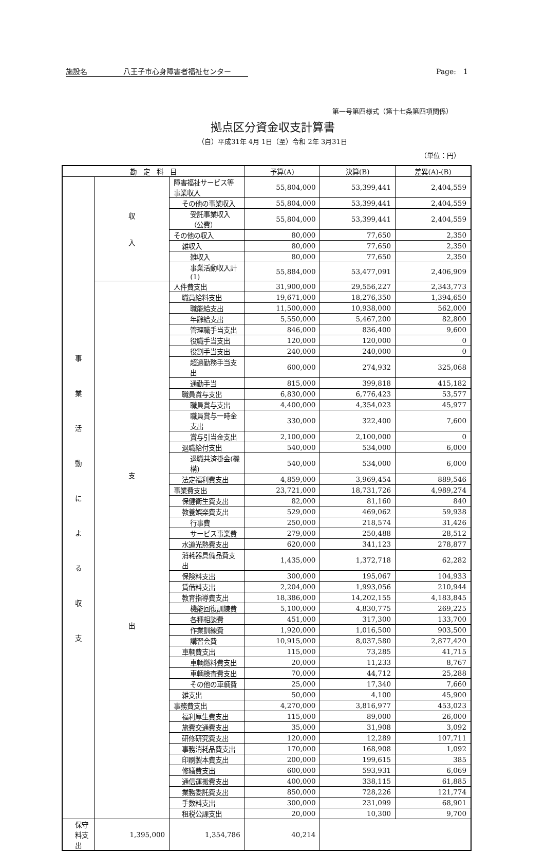施設名　　　　　八王子市心身障害者福祉センター Page:　1
第一号第四様式（第十七条第四項関係）
拠点区分資金収支計算書
（自）平成31年 4月 1日（至）令和 2年 3月31日
（単位：円）
| 勘 定 科 目 | | | 予算(A) | 決算(B) | 差異(A)-(B) |
| --- | --- | --- | --- | --- | --- |
| 事 業 活 動 に よ る 収 支 | 収 入 | 障害福祉サービス等事業収入 | 55,804,000 | 53,399,441 | 2,404,559 |
| | | その他の事業収入 | 55,804,000 | 53,399,441 | 2,404,559 |
| | | 受託事業収入（公費） | 55,804,000 | 53,399,441 | 2,404,559 |
| | | その他の収入 | 80,000 | 77,650 | 2,350 |
| | | 雑収入 | 80,000 | 77,650 | 2,350 |
| | | 雑収入 | 80,000 | 77,650 | 2,350 |
| | | 事業活動収入計(1) | 55,884,000 | 53,477,091 | 2,406,909 |
| | 支 出 | 人件費支出 | 31,900,000 | 29,556,227 | 2,343,773 |
| | | 職員給料支出 | 19,671,000 | 18,276,350 | 1,394,650 |
| | | 職能給支出 | 11,500,000 | 10,938,000 | 562,000 |
| | | 年齢給支出 | 5,550,000 | 5,467,200 | 82,800 |
| | | 管理職手当支出 | 846,000 | 836,400 | 9,600 |
| | | 役職手当支出 | 120,000 | 120,000 | 0 |
| | | 役割手当支出 | 240,000 | 240,000 | 0 |
| | | 超過勤務手当支出 | 600,000 | 274,932 | 325,068 |
| | | 通勤手当 | 815,000 | 399,818 | 415,182 |
| | | 職員賞与支出 | 6,830,000 | 6,776,423 | 53,577 |
| | | 職員賞与支出 | 4,400,000 | 4,354,023 | 45,977 |
| | | 職員賞与一時金支出 | 330,000 | 322,400 | 7,600 |
| | | 賞与引当金支出 | 2,100,000 | 2,100,000 | 0 |
| | | 退職給付支出 | 540,000 | 534,000 | 6,000 |
| | | 退職共済掛金(機構) | 540,000 | 534,000 | 6,000 |
| | | 法定福利費支出 | 4,859,000 | 3,969,454 | 889,546 |
| | | 事業費支出 | 23,721,000 | 18,731,726 | 4,989,274 |
| | | 保健衛生費支出 | 82,000 | 81,160 | 840 |
| | | 教養娯楽費支出 | 529,000 | 469,062 | 59,938 |
| | | 行事費 | 250,000 | 218,574 | 31,426 |
| | | サービス事業費 | 279,000 | 250,488 | 28,512 |
| | | 水道光熱費支出 | 620,000 | 341,123 | 278,877 |
| | | 消耗器具備品費支出 | 1,435,000 | 1,372,718 | 62,282 |
| | | 保険料支出 | 300,000 | 195,067 | 104,933 |
| | | 賃借料支出 | 2,204,000 | 1,993,056 | 210,944 |
| | | 教育指導費支出 | 18,386,000 | 14,202,155 | 4,183,845 |
| | | 機能回復訓練費 | 5,100,000 | 4,830,775 | 269,225 |
| | | 各種相談費 | 451,000 | 317,300 | 133,700 |
| | | 作業訓練費 | 1,920,000 | 1,016,500 | 903,500 |
| | | 講習会費 | 10,915,000 | 8,037,580 | 2,877,420 |
| | | 車輌費支出 | 115,000 | 73,285 | 41,715 |
| | | 車輌燃料費支出 | 20,000 | 11,233 | 8,767 |
| | | 車輌検査費支出 | 70,000 | 44,712 | 25,288 |
| | | その他の車輌費 | 25,000 | 17,340 | 7,660 |
| | | 雑支出 | 50,000 | 4,100 | 45,900 |
| | | 事務費支出 | 4,270,000 | 3,816,977 | 453,023 |
| | | 福利厚生費支出 | 115,000 | 89,000 | 26,000 |
| | | 旅費交通費支出 | 35,000 | 31,908 | 3,092 |
| | | 研修研究費支出 | 120,000 | 12,289 | 107,711 |
| | | 事務消耗品費支出 | 170,000 | 168,908 | 1,092 |
| | | 印刷製本費支出 | 200,000 | 199,615 | 385 |
| | | 修繕費支出 | 600,000 | 593,931 | 6,069 |
| | | 通信運搬費支出 | 400,000 | 338,115 | 61,885 |
| | | 業務委託費支出 | 850,000 | 728,226 | 121,774 |
| | | 手数料支出 | 300,000 | 231,099 | 68,901 |
| | | 租税公課支出 | 20,000 | 10,300 | 9,700 |
| 保守料支出 | 1,395,000 | 1,354,786 | 40,214 | | |